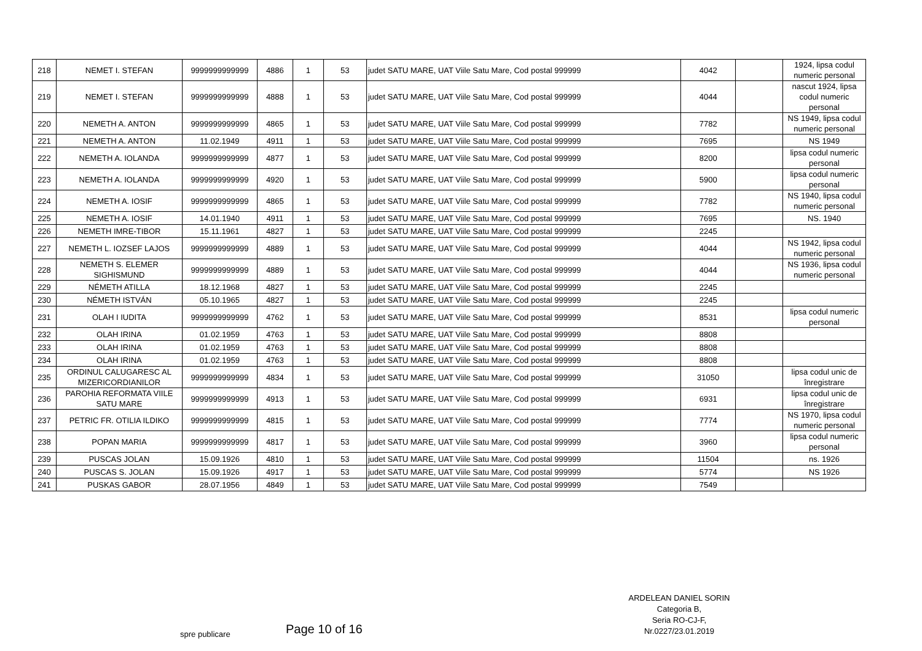| 218 | NEMET I. STEFAN | 9999999999999 | 4886 | 1 | 53 | judet SATU MARE, UAT Viile Satu Mare, Cod postal 999999 | 4042 | | 1924, lipsa codul numeric personal |
| 219 | NEMET I. STEFAN | 9999999999999 | 4888 | 1 | 53 | judet SATU MARE, UAT Viile Satu Mare, Cod postal 999999 | 4044 | | nascut 1924, lipsa codul numeric personal |
| 220 | NEMETH A. ANTON | 9999999999999 | 4865 | 1 | 53 | judet SATU MARE, UAT Viile Satu Mare, Cod postal 999999 | 7782 | | NS 1949, lipsa codul numeric personal |
| 221 | NEMETH A. ANTON | 11.02.1949 | 4911 | 1 | 53 | judet SATU MARE, UAT Viile Satu Mare, Cod postal 999999 | 7695 | | NS 1949 |
| 222 | NEMETH A. IOLANDA | 9999999999999 | 4877 | 1 | 53 | judet SATU MARE, UAT Viile Satu Mare, Cod postal 999999 | 8200 | | lipsa codul numeric personal |
| 223 | NEMETH A. IOLANDA | 9999999999999 | 4920 | 1 | 53 | judet SATU MARE, UAT Viile Satu Mare, Cod postal 999999 | 5900 | | lipsa codul numeric personal |
| 224 | NEMETH A. IOSIF | 9999999999999 | 4865 | 1 | 53 | judet SATU MARE, UAT Viile Satu Mare, Cod postal 999999 | 7782 | | NS 1940, lipsa codul numeric personal |
| 225 | NEMETH A. IOSIF | 14.01.1940 | 4911 | 1 | 53 | judet SATU MARE, UAT Viile Satu Mare, Cod postal 999999 | 7695 | | NS. 1940 |
| 226 | NEMETH IMRE-TIBOR | 15.11.1961 | 4827 | 1 | 53 | judet SATU MARE, UAT Viile Satu Mare, Cod postal 999999 | 2245 | | |
| 227 | NEMETH L. IOZSEF LAJOS | 9999999999999 | 4889 | 1 | 53 | judet SATU MARE, UAT Viile Satu Mare, Cod postal 999999 | 4044 | | NS 1942, lipsa codul numeric personal |
| 228 | NEMETH S. ELEMER SIGHISMUND | 9999999999999 | 4889 | 1 | 53 | judet SATU MARE, UAT Viile Satu Mare, Cod postal 999999 | 4044 | | NS 1936, lipsa codul numeric personal |
| 229 | NÉMETH ATILLA | 18.12.1968 | 4827 | 1 | 53 | judet SATU MARE, UAT Viile Satu Mare, Cod postal 999999 | 2245 | | |
| 230 | NÉMETH ISTVÁN | 05.10.1965 | 4827 | 1 | 53 | judet SATU MARE, UAT Viile Satu Mare, Cod postal 999999 | 2245 | | |
| 231 | OLAH I IUDITA | 9999999999999 | 4762 | 1 | 53 | judet SATU MARE, UAT Viile Satu Mare, Cod postal 999999 | 8531 | | lipsa codul numeric personal |
| 232 | OLAH IRINA | 01.02.1959 | 4763 | 1 | 53 | judet SATU MARE, UAT Viile Satu Mare, Cod postal 999999 | 8808 | | |
| 233 | OLAH IRINA | 01.02.1959 | 4763 | 1 | 53 | judet SATU MARE, UAT Viile Satu Mare, Cod postal 999999 | 8808 | | |
| 234 | OLAH IRINA | 01.02.1959 | 4763 | 1 | 53 | judet SATU MARE, UAT Viile Satu Mare, Cod postal 999999 | 8808 | | |
| 235 | ORDINUL CALUGARESC AL MIZERICORDIANILOR | 9999999999999 | 4834 | 1 | 53 | judet SATU MARE, UAT Viile Satu Mare, Cod postal 999999 | 31050 | | lipsa codul unic de înregistrare |
| 236 | PAROHIA REFORMATA VIILE SATU MARE | 9999999999999 | 4913 | 1 | 53 | judet SATU MARE, UAT Viile Satu Mare, Cod postal 999999 | 6931 | | lipsa codul unic de înregistrare |
| 237 | PETRIC FR. OTILIA ILDIKO | 9999999999999 | 4815 | 1 | 53 | judet SATU MARE, UAT Viile Satu Mare, Cod postal 999999 | 7774 | | NS 1970, lipsa codul numeric personal |
| 238 | POPAN MARIA | 9999999999999 | 4817 | 1 | 53 | judet SATU MARE, UAT Viile Satu Mare, Cod postal 999999 | 3960 | | lipsa codul numeric personal |
| 239 | PUSCAS JOLAN | 15.09.1926 | 4810 | 1 | 53 | judet SATU MARE, UAT Viile Satu Mare, Cod postal 999999 | 11504 | | ns. 1926 |
| 240 | PUSCAS S. JOLAN | 15.09.1926 | 4917 | 1 | 53 | judet SATU MARE, UAT Viile Satu Mare, Cod postal 999999 | 5774 | | NS 1926 |
| 241 | PUSKAS GABOR | 28.07.1956 | 4849 | 1 | 53 | judet SATU MARE, UAT Viile Satu Mare, Cod postal 999999 | 7549 | | |
ARDELEAN DANIEL SORIN
Categoria B,
Seria RO-CJ-F,
Nr.0227/23.01.2019
spre publicare Page 10 of 16